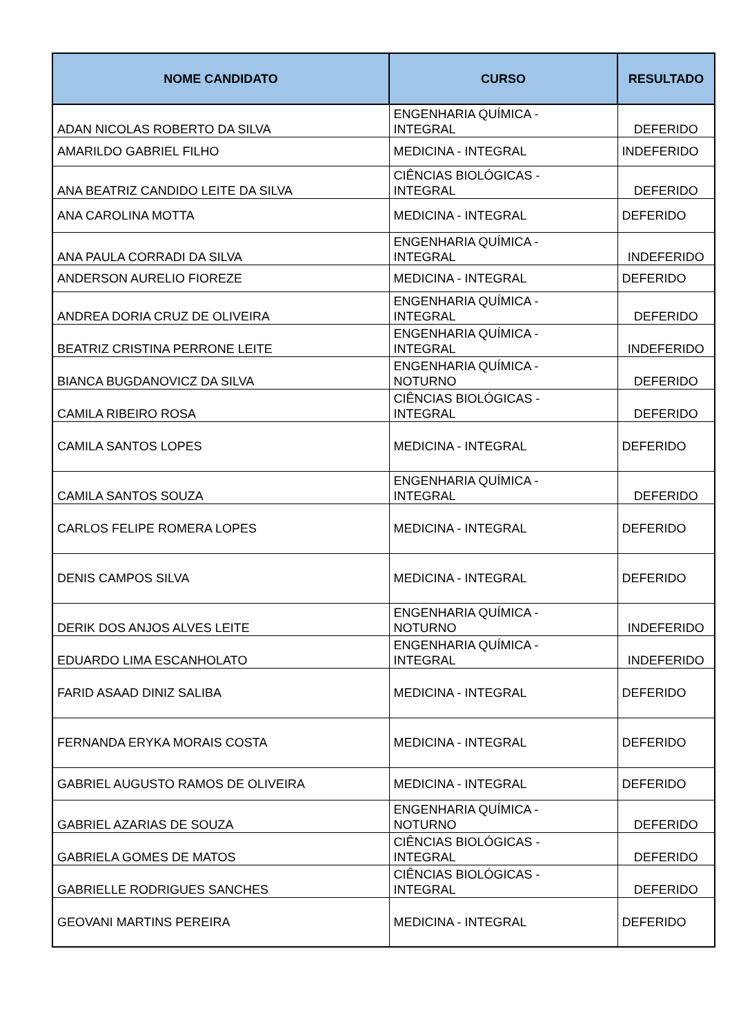| NOME CANDIDATO | CURSO | RESULTADO |
| --- | --- | --- |
| ADAN NICOLAS ROBERTO DA SILVA | ENGENHARIA QUÍMICA - INTEGRAL | DEFERIDO |
| AMARILDO GABRIEL FILHO | MEDICINA - INTEGRAL | INDEFERIDO |
| ANA BEATRIZ CANDIDO LEITE DA SILVA | CIÊNCIAS BIOLÓGICAS - INTEGRAL | DEFERIDO |
| ANA CAROLINA MOTTA | MEDICINA - INTEGRAL | DEFERIDO |
| ANA PAULA CORRADI DA SILVA | ENGENHARIA QUÍMICA - INTEGRAL | INDEFERIDO |
| ANDERSON AURELIO FIOREZE | MEDICINA - INTEGRAL | DEFERIDO |
| ANDREA DORIA CRUZ DE OLIVEIRA | ENGENHARIA QUÍMICA - INTEGRAL | DEFERIDO |
| BEATRIZ CRISTINA PERRONE LEITE | ENGENHARIA QUÍMICA - INTEGRAL | INDEFERIDO |
| BIANCA BUGDANOVICZ DA SILVA | ENGENHARIA QUÍMICA - NOTURNO | DEFERIDO |
| CAMILA RIBEIRO ROSA | CIÊNCIAS BIOLÓGICAS - INTEGRAL | DEFERIDO |
| CAMILA SANTOS LOPES | MEDICINA - INTEGRAL | DEFERIDO |
| CAMILA SANTOS SOUZA | ENGENHARIA QUÍMICA - INTEGRAL | DEFERIDO |
| CARLOS FELIPE ROMERA LOPES | MEDICINA - INTEGRAL | DEFERIDO |
| DENIS CAMPOS SILVA | MEDICINA - INTEGRAL | DEFERIDO |
| DERIK DOS ANJOS ALVES LEITE | ENGENHARIA QUÍMICA - NOTURNO | INDEFERIDO |
| EDUARDO LIMA ESCANHOLATO | ENGENHARIA QUÍMICA - INTEGRAL | INDEFERIDO |
| FARID ASAAD DINIZ SALIBA | MEDICINA - INTEGRAL | DEFERIDO |
| FERNANDA ERYKA MORAIS COSTA | MEDICINA - INTEGRAL | DEFERIDO |
| GABRIEL AUGUSTO RAMOS DE OLIVEIRA | MEDICINA - INTEGRAL | DEFERIDO |
| GABRIEL AZARIAS DE SOUZA | ENGENHARIA QUÍMICA - NOTURNO | DEFERIDO |
| GABRIELA GOMES DE MATOS | CIÊNCIAS BIOLÓGICAS - INTEGRAL | DEFERIDO |
| GABRIELLE RODRIGUES SANCHES | CIÊNCIAS BIOLÓGICAS - INTEGRAL | DEFERIDO |
| GEOVANI MARTINS PEREIRA | MEDICINA - INTEGRAL | DEFERIDO |